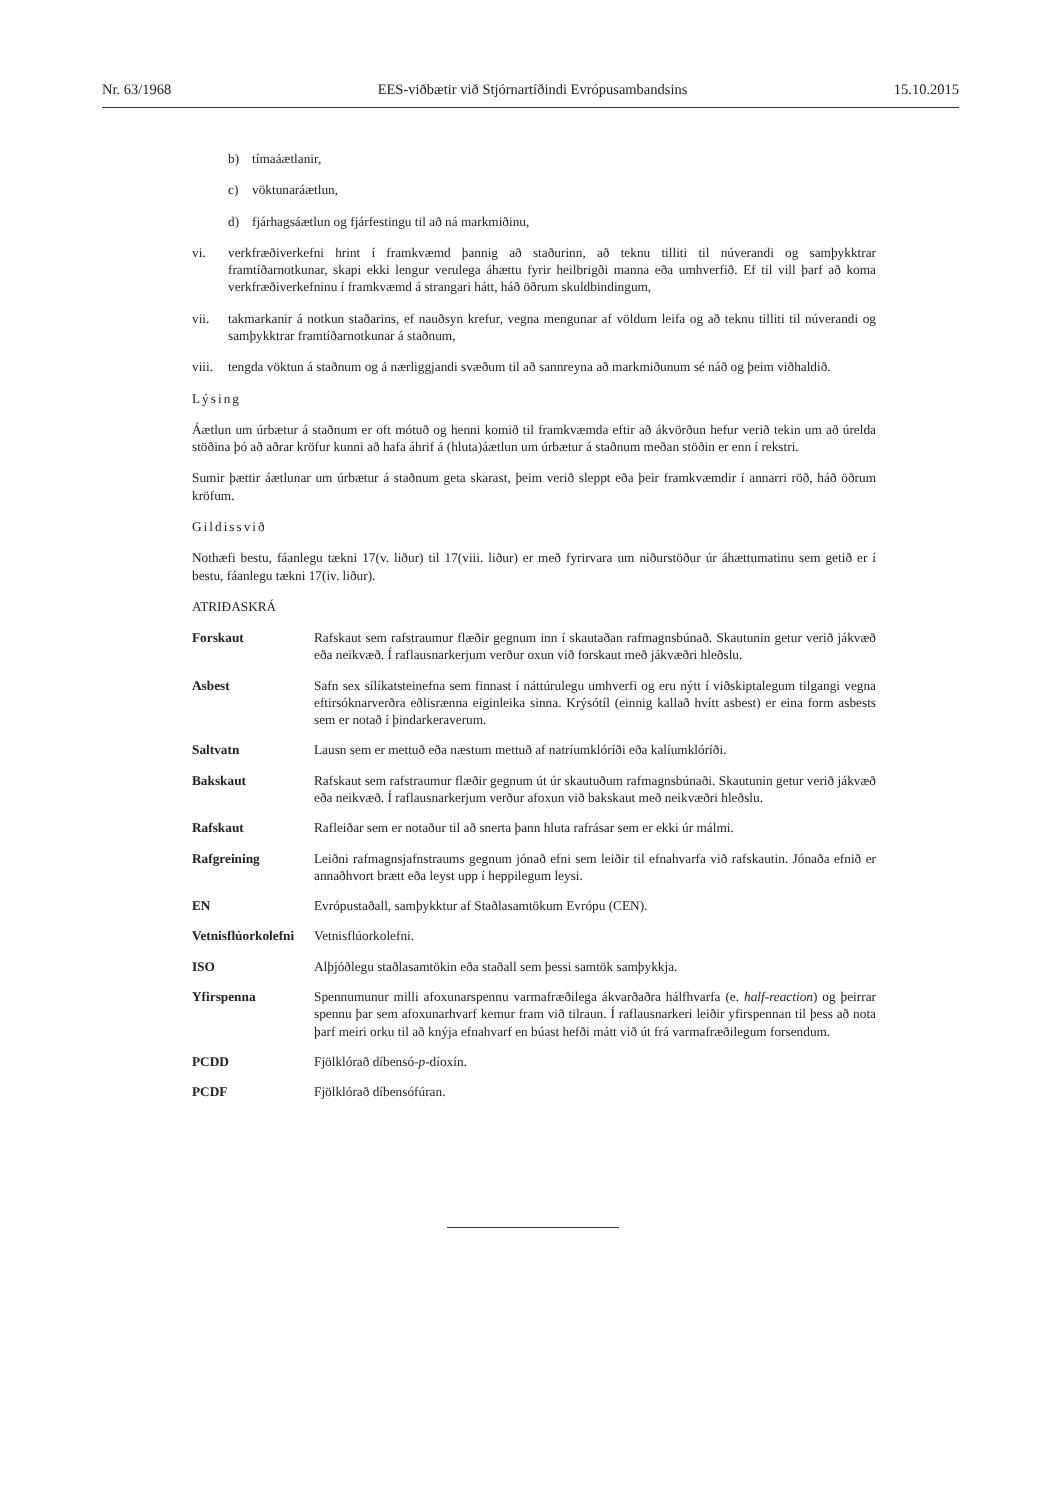Nr. 63/1968 EES-viðbætir við Stjórnartíðindi Evrópusambandsins 15.10.2015
b) tímaáætlanir,
c) vöktunaráætlun,
d) fjárhagsáætlun og fjárfestingu til að ná markmiðinu,
vi. verkfræðiverkefni hrint í framkvæmd þannig að staðurinn, að teknu tilliti til núverandi og samþykktrar framtíðarnotkunar, skapi ekki lengur verulega áhættu fyrir heilbrigði manna eða umhverfið. Ef til vill þarf að koma verkfræðiverkefninu í framkvæmd á strangari hátt, háð öðrum skuldbindingum,
vii. takmarkanir á notkun staðarins, ef nauðsyn krefur, vegna mengunar af völdum leifa og að teknu tilliti til núverandi og samþykktrar framtíðarnotkunar á staðnum,
viii.
tengda vöktun á staðnum og á nærliggjandi svæðum til að sannreyna að markmiðunum sé náð og þeim viðhaldið.
Lýsing
Áætlun um úrbætur á staðnum er oft mótuð og henni komið til framkvæmda eftir að ákvörðun hefur verið tekin um að úrelda stöðina þó að aðrar kröfur kunni að hafa áhrif á (hluta)áætlun um úrbætur á staðnum meðan stöðin er enn í rekstri.
Sumir þættir áætlunar um úrbætur á staðnum geta skarast, þeim verið sleppt eða þeir framkvæmdir í annarri röð, háð öðrum kröfum.
Gildissvið
Nothæfi bestu, fáanlegu tækni 17(v. liður) til 17(viii. liður) er með fyrirvara um niðurstöður úr áhættumatinu sem getið er í bestu, fáanlegu tækni 17(iv. liður).
ATRIÐASKRÁ
| Forskaut | Rafskaut sem rafstraumur flæðir gegnum inn í skautaðan rafmagnsbúnað. Skautunin getur verið jákvæð eða neikvæð. Í raflausnarkerjum verður oxun við forskaut með jákvæðri hleðslu. |
| Asbest | Safn sex sílíkatsteinefna sem finnast í náttúrulegu umhverfi og eru nýtt í viðskiptalegum tilgangi vegna eftirsóknarverðra eðlisrænna eiginleika sinna. Krýsótíl (einnig kallað hvítt asbest) er eina form asbests sem er notað í þindarkeraverum. |
| Saltvatn | Lausn sem er mettuð eða næstum mettuð af natríumklóríði eða kalíumklóríði. |
| Bakskaut | Rafskaut sem rafstraumur flæðir gegnum út úr skautuðum rafmagnsbúnaði. Skautunin getur verið jákvæð eða neikvæð. Í raflausnarkerjum verður afoxun við bakskaut með neikvæðri hleðslu. |
| Rafskaut | Rafleiðar sem er notaður til að snerta þann hluta rafrásar sem er ekki úr málmi. |
| Rafgreining | Leiðni rafmagnsjafnstraums gegnum jónað efni sem leiðir til efnahvarfa við rafskautin. Jónaða efnið er annaðhvort brætt eða leyst upp í heppilegum leysi. |
| EN | Evrópustaðall, samþykktur af Staðlasamtökum Evrópu (CEN). |
| Vetnisflúorkolefni | Vetnisflúorkolefni. |
| ISO | Alþjóðlegu staðlasamtökin eða staðall sem þessi samtök samþykkja. |
| Yfirspenna | Spennumunur milli afoxunarspennu varmafræðilega ákvarðaðra hálfhvarfa (e. half-reaction ) og þeirrar spennu þar sem afoxunarhvarf kemur fram við tilraun. Í raflausnarkeri leiðir yfirspennan til þess að nota þarf meiri orku til að knýja efnahvarf en búast hefði mátt við út frá varmafræðilegum forsendum. |
| PCDD | Fjölklórað díbensó- p -díoxín. |
| PCDF | Fjölklórað díbensófúran. |